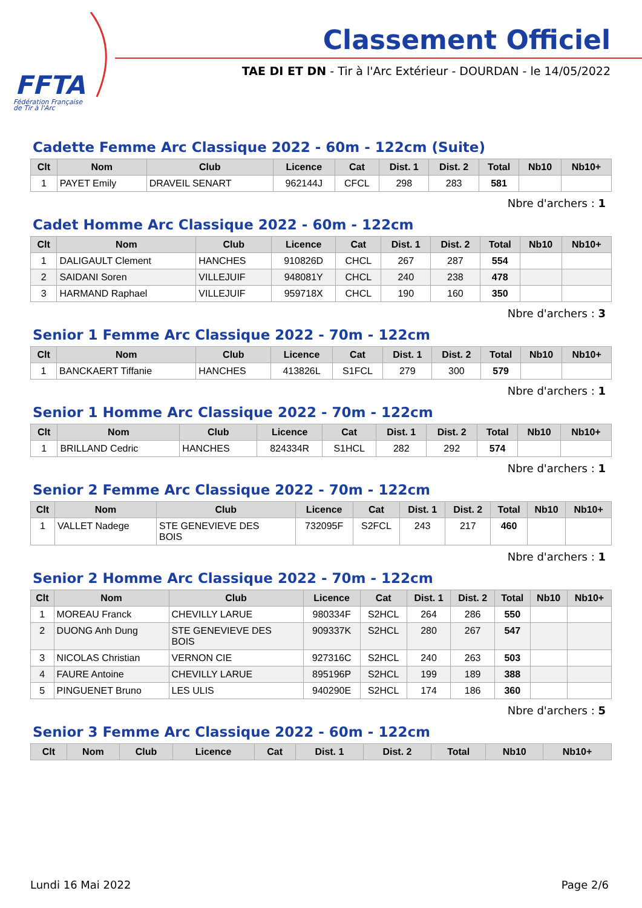FFTA
Fédération Française
de Tir à l'Arc
Classement Officiel
TAE DI ET DN - Tir à l'Arc Extérieur - DOURDAN - le 14/05/2022
Cadette Femme Arc Classique 2022 - 60m - 122cm (Suite)
| Clt | Nom | Club | Licence | Cat | Dist. 1 | Dist. 2 | Total | Nb10 | Nb10+ |
| --- | --- | --- | --- | --- | --- | --- | --- | --- | --- |
| 1 | PAYET Emily | DRAVEIL SENART | 962144J | CFCL | 298 | 283 | 581 | | |
Nbre d'archers : 1
Cadet Homme Arc Classique 2022 - 60m - 122cm
| Clt | Nom | Club | Licence | Cat | Dist. 1 | Dist. 2 | Total | Nb10 | Nb10+ |
| --- | --- | --- | --- | --- | --- | --- | --- | --- | --- |
| 1 | DALIGAULT Clement | HANCHES | 910826D | CHCL | 267 | 287 | 554 | | |
| 2 | SAIDANI Soren | VILLEJUIF | 948081Y | CHCL | 240 | 238 | 478 | | |
| 3 | HARMAND Raphael | VILLEJUIF | 959718X | CHCL | 190 | 160 | 350 | | |
Nbre d'archers : 3
Senior 1 Femme Arc Classique 2022 - 70m - 122cm
| Clt | Nom | Club | Licence | Cat | Dist. 1 | Dist. 2 | Total | Nb10 | Nb10+ |
| --- | --- | --- | --- | --- | --- | --- | --- | --- | --- |
| 1 | BANCKAERT Tiffanie | HANCHES | 413826L | S1FCL | 279 | 300 | 579 | | |
Nbre d'archers : 1
Senior 1 Homme Arc Classique 2022 - 70m - 122cm
| Clt | Nom | Club | Licence | Cat | Dist. 1 | Dist. 2 | Total | Nb10 | Nb10+ |
| --- | --- | --- | --- | --- | --- | --- | --- | --- | --- |
| 1 | BRILLAND Cedric | HANCHES | 824334R | S1HCL | 282 | 292 | 574 | | |
Nbre d'archers : 1
Senior 2 Femme Arc Classique 2022 - 70m - 122cm
| Clt | Nom | Club | Licence | Cat | Dist. 1 | Dist. 2 | Total | Nb10 | Nb10+ |
| --- | --- | --- | --- | --- | --- | --- | --- | --- | --- |
| 1 | VALLET Nadege | STE GENEVIEVE DES BOIS | 732095F | S2FCL | 243 | 217 | 460 | | |
Nbre d'archers : 1
Senior 2 Homme Arc Classique 2022 - 70m - 122cm
| Clt | Nom | Club | Licence | Cat | Dist. 1 | Dist. 2 | Total | Nb10 | Nb10+ |
| --- | --- | --- | --- | --- | --- | --- | --- | --- | --- |
| 1 | MOREAU Franck | CHEVILLY LARUE | 980334F | S2HCL | 264 | 286 | 550 | | |
| 2 | DUONG Anh Dung | STE GENEVIEVE DES BOIS | 909337K | S2HCL | 280 | 267 | 547 | | |
| 3 | NICOLAS Christian | VERNON CIE | 927316C | S2HCL | 240 | 263 | 503 | | |
| 4 | FAURE Antoine | CHEVILLY LARUE | 895196P | S2HCL | 199 | 189 | 388 | | |
| 5 | PINGUENET Bruno | LES ULIS | 940290E | S2HCL | 174 | 186 | 360 | | |
Nbre d'archers : 5
Senior 3 Femme Arc Classique 2022 - 60m - 122cm
| Clt | Nom | Club | Licence | Cat | Dist. 1 | Dist. 2 | Total | Nb10 | Nb10+ |
| --- | --- | --- | --- | --- | --- | --- | --- | --- | --- |
Lundi 16 Mai 2022 Page 2/6